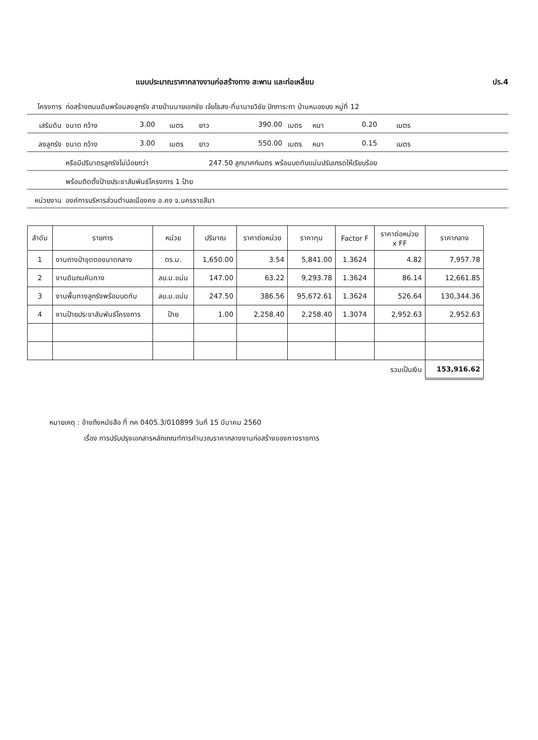แบบประมาณราคากลางงานก่อสร้างทาง สะพาน และท่อเหลี่ยม ปร.4
โครงการ ก่อสร้างถนนดินพร้อมลงลูกรัง สายบ้านนายเอกชัย เจ้ยไธสง-ที่นานายวิชัย ปักการะถา บ้านหนองบง หมู่ที่ 12
เสริมดิน ขนาด กว้าง 3.00 เมตร ยาว 390.00 เมตร หนา 0.20 เมตร
ลงลูกรัง ขนาด กว้าง 3.00 เมตร ยาว 550.00 เมตร หนา 0.15 เมตร
หรือมีปริมาตรลูกรังไม่น้อยกว่า 247.50 ลูกบาศก์เมตร พร้อมบดทับแน่นปรับเกรดให้เรียบร้อย
พร้อมติดตั้งป้ายประชาสัมพันธ์โครงการ 1 ป้าย
หน่วยงาน องค์การบริหารส่วนตำบลเมืองคง อ.คง จ.นครราชสีมา
| ลำดับ | รายการ | หน่วย | ปริมาณ | ราคาต่อหน่วย | ราคาทุน | Factor F | ราคาต่อหน่วย x FF | ราคากลาง |
| --- | --- | --- | --- | --- | --- | --- | --- | --- |
| 1 | งานถางป่าขุดตอขนาดกลาง | ตร.ม. | 1,650.00 | 3.54 | 5,841.00 | 1.3624 | 4.82 | 7,957.78 |
| 2 | งานดินถมคันทาง | ลบ.ม.แน่น | 147.00 | 63.22 | 9,293.78 | 1.3624 | 86.14 | 12,661.85 |
| 3 | งานพื้นทางลูกรังพร้อมบดทับ | ลบ.ม.แน่น | 247.50 | 386.56 | 95,672.61 | 1.3624 | 526.64 | 130,344.36 |
| 4 | งานป้ายประชาสัมพันธ์โครงการ | ป้าย | 1.00 | 2,258.40 | 2,258.40 | 1.3074 | 2,952.63 | 2,952.63 |
| รวมเป็นเงิน | | | | | | | | 153,916.62 |
หมายเหตุ : อ้างถึงหนังสือ ที่ กค 0405.3/010899 วันที่ 15 มีนาคม 2560
เรื่อง การปรับปรุงเอกสารหลักเกณฑ์การคำนวณราคากลางงานก่อสร้างของทางราชการ